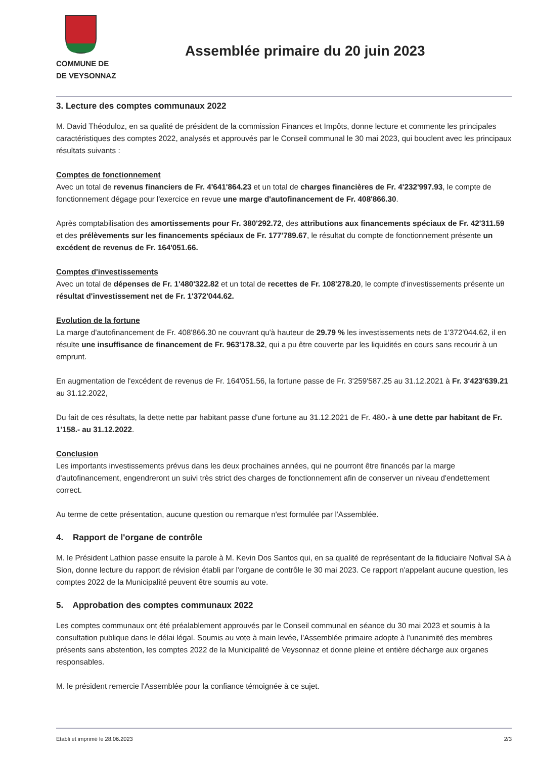COMMUNE DE
DE VEYSONNAZ
Assemblée primaire du 20 juin 2023
3. Lecture des comptes communaux 2022
M. David Théoduloz, en sa qualité de président de la commission Finances et Impôts, donne lecture et commente les principales caractéristiques des comptes 2022, analysés et approuvés par le Conseil communal le 30 mai 2023, qui bouclent avec les principaux résultats suivants :
Comptes de fonctionnement
Avec un total de revenus financiers de Fr. 4'641'864.23 et un total de charges financières de Fr. 4'232'997.93, le compte de fonctionnement dégage pour l'exercice en revue une marge d'autofinancement de Fr. 408'866.30.
Après comptabilisation des amortissements pour Fr. 380'292.72, des attributions aux financements spéciaux de Fr. 42'311.59 et des prélèvements sur les financements spéciaux de Fr. 177'789.67, le résultat du compte de fonctionnement présente un excédent de revenus de Fr. 164'051.66.
Comptes d'investissements
Avec un total de dépenses de Fr. 1'480'322.82 et un total de recettes de Fr. 108'278.20, le compte d'investissements présente un résultat d'investissement net de Fr. 1'372'044.62.
Evolution de la fortune
La marge d'autofinancement de Fr. 408'866.30 ne couvrant qu'à hauteur de 29.79 % les investissements nets de 1'372'044.62, il en résulte une insuffisance de financement de Fr. 963'178.32, qui a pu être couverte par les liquidités en cours sans recourir à un emprunt.
En augmentation de l'excédent de revenus de Fr. 164'051.56, la fortune passe de Fr. 3'259'587.25 au 31.12.2021 à Fr. 3'423'639.21 au 31.12.2022,
Du fait de ces résultats, la dette nette par habitant passe d'une fortune au 31.12.2021 de Fr. 480.- à une dette par habitant de Fr. 1'158.- au 31.12.2022.
Conclusion
Les importants investissements prévus dans les deux prochaines années, qui ne pourront être financés par la marge d'autofinancement, engendreront un suivi très strict des charges de fonctionnement afin de conserver un niveau d'endettement correct.
Au terme de cette présentation, aucune question ou remarque n'est formulée par l'Assemblée.
4. Rapport de l'organe de contrôle
M. le Président Lathion passe ensuite la parole à M. Kevin Dos Santos qui, en sa qualité de représentant de la fiduciaire Nofival SA à Sion, donne lecture du rapport de révision établi par l'organe de contrôle le 30 mai 2023. Ce rapport n'appelant aucune question, les comptes 2022 de la Municipalité peuvent être soumis au vote.
5. Approbation des comptes communaux 2022
Les comptes communaux ont été préalablement approuvés par le Conseil communal en séance du 30 mai 2023 et soumis à la consultation publique dans le délai légal. Soumis au vote à main levée, l'Assemblée primaire adopte à l'unanimité des membres présents sans abstention, les comptes 2022 de la Municipalité de Veysonnaz et donne pleine et entière décharge aux organes responsables.
M. le président remercie l'Assemblée pour la confiance témoignée à ce sujet.
Etabli et imprimé le 28.06.2023 2/3